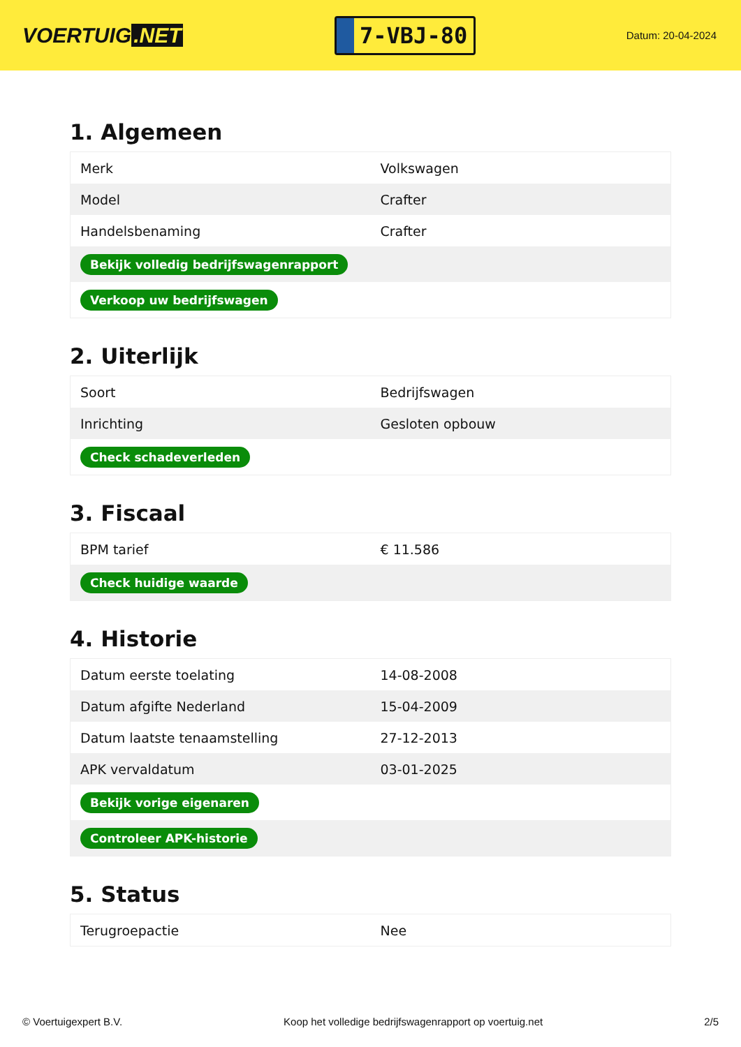VOERTUIG.NET
7-VBJ-80
Datum: 20-04-2024
1. Algemeen
| Merk | Volkswagen |
| Model | Crafter |
| Handelsbenaming | Crafter |
| Bekijk volledig bedrijfswagenrapport | |
| Verkoop uw bedrijfswagen | |
2. Uiterlijk
| Soort | Bedrijfswagen |
| Inrichting | Gesloten opbouw |
| Check schadeverleden | |
3. Fiscaal
| BPM tarief | € 11.586 |
| Check huidige waarde | |
4. Historie
| Datum eerste toelating | 14-08-2008 |
| Datum afgifte Nederland | 15-04-2009 |
| Datum laatste tenaamstelling | 27-12-2013 |
| APK vervaldatum | 03-01-2025 |
| Bekijk vorige eigenaren | |
| Controleer APK-historie | |
5. Status
| Terugroepactie | Nee |
© Voertuigexpert B.V. Koop het volledige bedrijfswagenrapport op voertuig.net 2/5